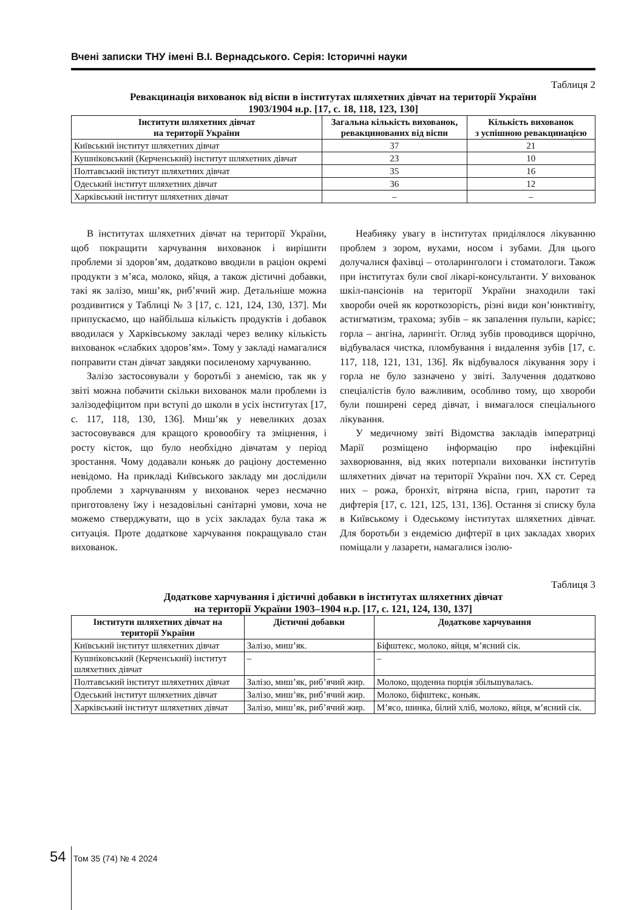Вчені записки ТНУ імені В.І. Вернадського. Серія: Історичні науки
Таблиця 2
Ревакцинація вихованок від віспи в інститутах шляхетних дівчат на території України
1903/1904 н.р. [17, с. 18, 118, 123, 130]
| Інститути шляхетних дівчат на території України | Загальна кількість вихованок, ревакцинованих від віспи | Кількість вихованок з успішною ревакцинацією |
| --- | --- | --- |
| Київський інститут шляхетних дівчат | 37 | 21 |
| Кушніковський (Керченський) інститут шляхетних дівчат | 23 | 10 |
| Полтавський інститут шляхетних дівчат | 35 | 16 |
| Одеський інститут шляхетних дівчат | 36 | 12 |
| Харківський інститут шляхетних дівчат | – | – |
В інститутах шляхетних дівчат на території України, щоб покращити харчування вихованок і вирішити проблеми зі здоров’ям, додатково вводили в раціон окремі продукти з м’яса, молоко, яйця, а також дієтичні добавки, такі як залізо, миш’як, риб’ячий жир. Детальніше можна роздивитися у Таблиці № 3 [17, с. 121, 124, 130, 137]. Ми припускаємо, що найбільша кількість продуктів і добавок вводилася у Харківському закладі через велику кількість вихованок «слабких здоров’ям». Тому у закладі намагалися поправити стан дівчат завдяки посиленому харчуванню.
Залізо застосовували у боротьбі з анемією, так як у звіті можна побачити скільки вихованок мали проблеми із залізодефіцитом при вступі до школи в усіх інститутах [17, с. 117, 118, 130, 136]. Миш’як у невеликих дозах застосовувався для кращого кровообігу та зміцнення, і росту кісток, що було необхідно дівчатам у період зростання. Чому додавали коньяк до раціону достеменно невідомо. На прикладі Київського закладу ми дослідили проблеми з харчуванням у вихованок через несмачно приготовлену їжу і незадовільні санітарні умови, хоча не можемо стверджувати, що в усіх закладах була така ж ситуація. Проте додаткове харчування покращувало стан вихованок.
Неабияку увагу в інститутах приділялося лікуванню проблем з зором, вухами, носом і зубами. Для цього долучалися фахівці – отоларингологи і стоматологи. Також при інститутах були свої лікарі-консультанти. У вихованок шкіл-пансіонів на території України знаходили такі хвороби очей як короткозорість, різні види кон’юнктивіту, астигматизм, трахома; зубів – як запалення пульпи, карієс; горла – ангіна, ларингіт. Огляд зубів проводився щорічно, відбувалася чистка, пломбування і видалення зубів [17, с. 117, 118, 121, 131, 136]. Як відбувалося лікування зору і горла не було зазначено у звіті. Залучення додатково спеціалістів було важливим, особливо тому, що хвороби були поширені серед дівчат, і вимагалося спеціального лікування.
У медичному звіті Відомства закладів імператриці Марії розміщено інформацію про інфекційні захворювання, від яких потерпали вихованки інститутів шляхетних дівчат на території України поч. ХХ ст. Серед них – рожа, бронхіт, вітряна віспа, грип, паротит та дифтерія [17, с. 121, 125, 131, 136]. Остання зі списку була в Київському і Одеському інститутах шляхетних дівчат. Для боротьби з ендемією дифтерії в цих закладах хворих поміщали у лазарети, намагалися ізолю-
Таблиця 3
Додаткове харчування і дієтичні добавки в інститутах шляхетних дівчат
на території України 1903–1904 н.р. [17, с. 121, 124, 130, 137]
| Інститути шляхетних дівчат на території України | Дієтичні добавки | Додаткове харчування |
| --- | --- | --- |
| Київський інститут шляхетних дівчат | Залізо, миш’як. | Біфштекс, молоко, яйця, м’ясний сік. |
| Кушніковський (Керченський) інститут шляхетних дівчат | – | – |
| Полтавський інститут шляхетних дівчат | Залізо, миш’як, риб’ячий жир. | Молоко, щоденна порція збільшувалась. |
| Одеський інститут шляхетних дівчат | Залізо, миш’як, риб’ячий жир. | Молоко, біфштекс, коньяк. |
| Харківський інститут шляхетних дівчат | Залізо, миш’як, риб’ячий жир. | М’ясо, шинка, білий хліб, молоко, яйця, м’ясний сік. |
54 Том 35 (74) № 4 2024